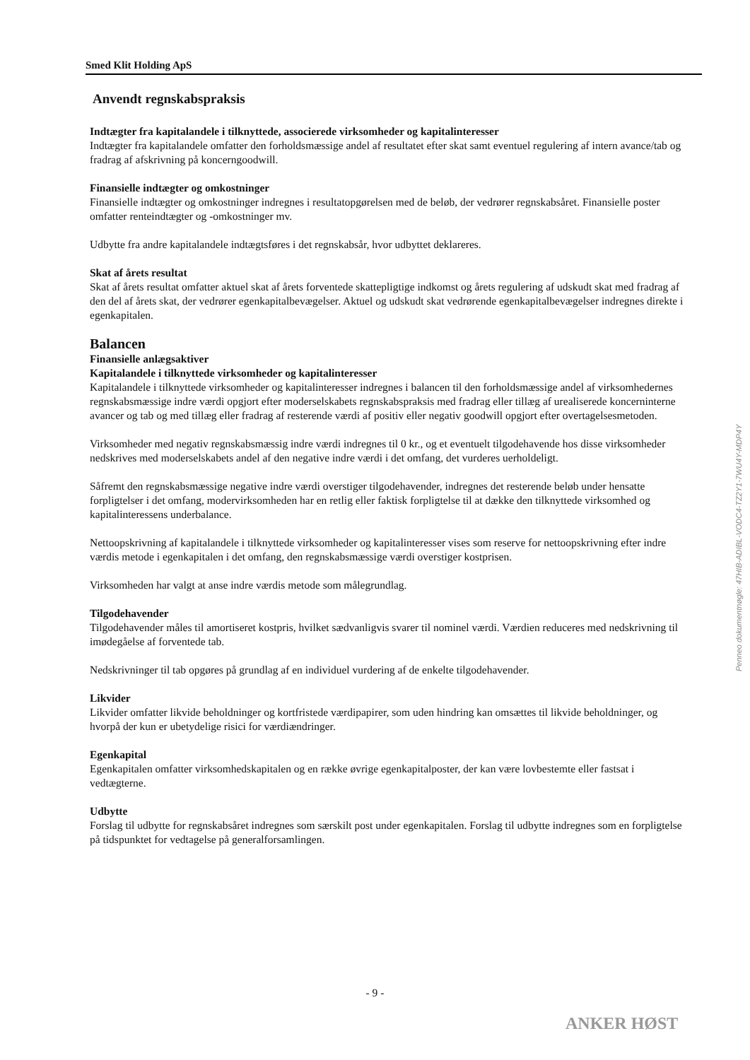Smed Klit Holding ApS
Anvendt regnskabspraksis
Indtægter fra kapitalandele i tilknyttede, associerede virksomheder og kapitalinteresser
Indtægter fra kapitalandele omfatter den forholdsmæssige andel af resultatet efter skat samt eventuel regulering af intern avance/tab og fradrag af afskrivning på koncerngoodwill.
Finansielle indtægter og omkostninger
Finansielle indtægter og omkostninger indregnes i resultatopgørelsen med de beløb, der vedrører regnskabsåret. Finansielle poster omfatter renteindtægter og -omkostninger mv.
Udbytte fra andre kapitalandele indtægtsføres i det regnskabsår, hvor udbyttet deklareres.
Skat af årets resultat
Skat af årets resultat omfatter aktuel skat af årets forventede skattepligtige indkomst og årets regulering af udskudt skat med fradrag af den del af årets skat, der vedrører egenkapitalbevægelser. Aktuel og udskudt skat vedrørende egenkapitalbevægelser indregnes direkte i egenkapitalen.
Balancen
Finansielle anlægsaktiver
Kapitalandele i tilknyttede virksomheder og kapitalinteresser
Kapitalandele i tilknyttede virksomheder og kapitalinteresser indregnes i balancen til den forholdsmæssige andel af virksomhedernes regnskabsmæssige indre værdi opgjort efter moderselskabets regnskabspraksis med fradrag eller tillæg af urealiserede koncerninterne avancer og tab og med tillæg eller fradrag af resterende værdi af positiv eller negativ goodwill opgjort efter overtagelsesmetoden.
Virksomheder med negativ regnskabsmæssig indre værdi indregnes til 0 kr., og et eventuelt tilgodehavende hos disse virksomheder nedskrives med moderselskabets andel af den negative indre værdi i det omfang, det vurderes uerholdeligt.
Såfremt den regnskabsmæssige negative indre værdi overstiger tilgodehavender, indregnes det resterende beløb under hensatte forpligtelser i det omfang, modervirksomheden har en retlig eller faktisk forpligtelse til at dække den tilknyttede virksomhed og kapitalinteressens underbalance.
Nettoopskrivning af kapitalandele i tilknyttede virksomheder og kapitalinteresser vises som reserve for nettoopskrivning efter indre værdis metode i egenkapitalen i det omfang, den regnskabsmæssige værdi overstiger kostprisen.
Virksomheden har valgt at anse indre værdis metode som målegrundlag.
Tilgodehavender
Tilgodehavender måles til amortiseret kostpris, hvilket sædvanligvis svarer til nominel værdi. Værdien reduceres med nedskrivning til imødegåelse af forventede tab.
Nedskrivninger til tab opgøres på grundlag af en individuel vurdering af de enkelte tilgodehavender.
Likvider
Likvider omfatter likvide beholdninger og kortfristede værdipapirer, som uden hindring kan omsættes til likvide beholdninger, og hvorpå der kun er ubetydelige risici for værdiændringer.
Egenkapital
Egenkapitalen omfatter virksomhedskapitalen og en række øvrige egenkapitalposter, der kan være lovbestemte eller fastsat i vedtægterne.
Udbytte
Forslag til udbytte for regnskabsåret indregnes som særskilt post under egenkapitalen. Forslag til udbytte indregnes som en forpligtelse på tidspunktet for vedtagelse på generalforsamlingen.
Penneo dokumentnøgle: 47HIB-ADIBL-VODC4-TZ2Y1-7WU4Y-MDP4Y
- 9 -
ANKER HØST